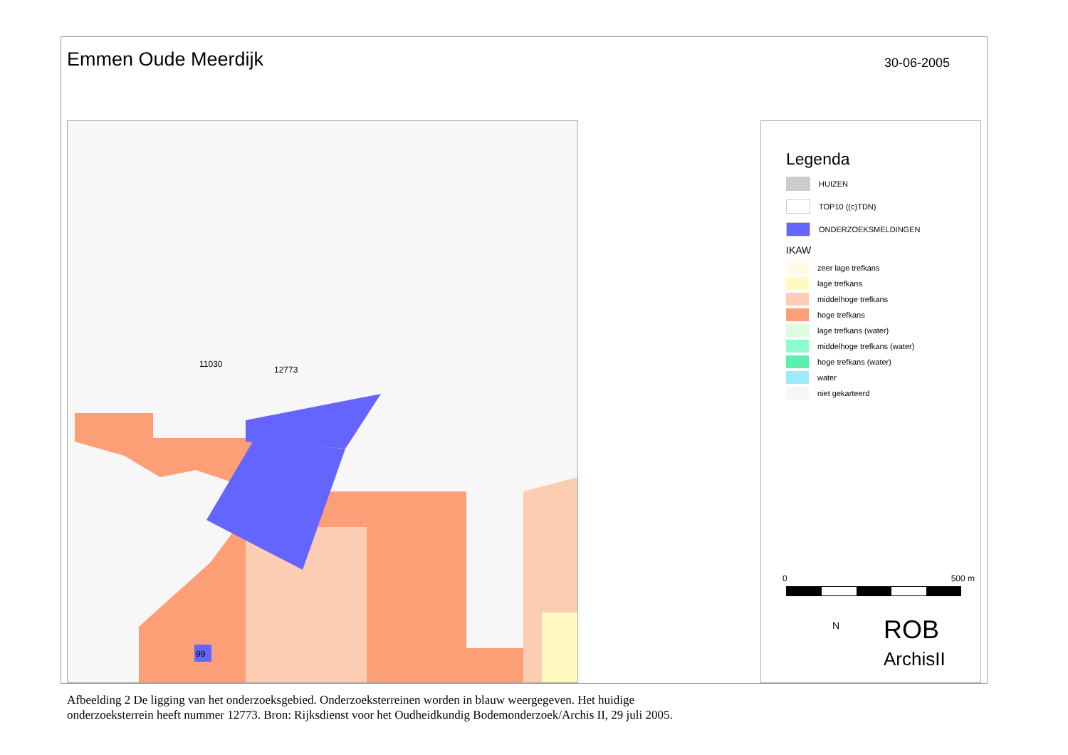Emmen Oude Meerdijk
30-06-2005
11030
12773
99
Legenda
HUIZEN
TOP10 ((c)TDN)
ONDERZOEKSMELDINGEN
IKAW
zeer lage trefkans
lage trefkans
middelhoge trefkans
hoge trefkans
lage trefkans (water)
middelhoge trefkans (water)
hoge trefkans (water)
water
niet gekarteerd
0 500 m
N
ROB
ArchisII
Afbeelding 2 De ligging van het onderzoeksgebied. Onderzoeksterreinen worden in blauw weergegeven. Het huidige onderzoeksterrein heeft nummer 12773. Bron: Rijksdienst voor het Oudheidkundig Bodemonderzoek/Archis II, 29 juli 2005.